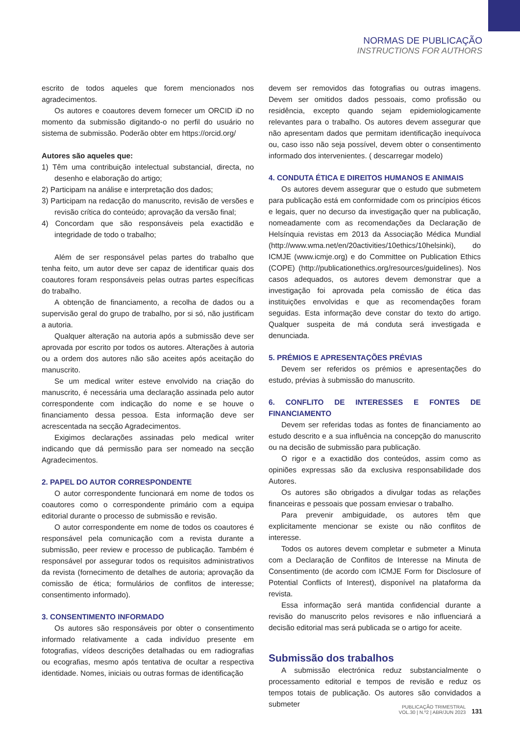NORMAS DE PUBLICAÇÃO
INSTRUCTIONS FOR AUTHORS
escrito de todos aqueles que forem mencionados nos agradecimentos.
Os autores e coautores devem fornecer um ORCID iD no momento da submissão digitando-o no perfil do usuário no sistema de submissão. Poderão obter em https://orcid.org/
Autores são aqueles que:
1) Têm uma contribuição intelectual substancial, directa, no desenho e elaboração do artigo;
2) Participam na análise e interpretação dos dados;
3) Participam na redacção do manuscrito, revisão de versões e revisão crítica do conteúdo; aprovação da versão final;
4) Concordam que são responsáveis pela exactidão e integridade de todo o trabalho;
Além de ser responsável pelas partes do trabalho que tenha feito, um autor deve ser capaz de identificar quais dos coautores foram responsáveis pelas outras partes específicas do trabalho.
A obtenção de financiamento, a recolha de dados ou a supervisão geral do grupo de trabalho, por si só, não justificam a autoria.
Qualquer alteração na autoria após a submissão deve ser aprovada por escrito por todos os autores. Alterações à autoria ou a ordem dos autores não são aceites após aceitação do manuscrito.
Se um medical writer esteve envolvido na criação do manuscrito, é necessária uma declaração assinada pelo autor correspondente com indicação do nome e se houve o financiamento dessa pessoa. Esta informação deve ser acrescentada na secção Agradecimentos.
Exigimos declarações assinadas pelo medical writer indicando que dá permissão para ser nomeado na secção Agradecimentos.
2. PAPEL DO AUTOR CORRESPONDENTE
O autor correspondente funcionará em nome de todos os coautores como o correspondente primário com a equipa editorial durante o processo de submissão e revisão.
O autor correspondente em nome de todos os coautores é responsável pela comunicação com a revista durante a submissão, peer review e processo de publicação. Também é responsável por assegurar todos os requisitos administrativos da revista (fornecimento de detalhes de autoria; aprovação da comissão de ética; formulários de conflitos de interesse; consentimento informado).
3. CONSENTIMENTO INFORMADO
Os autores são responsáveis por obter o consentimento informado relativamente a cada indivíduo presente em fotografias, vídeos descrições detalhadas ou em radiografias ou ecografias, mesmo após tentativa de ocultar a respectiva identidade. Nomes, iniciais ou outras formas de identificação
devem ser removidos das fotografias ou outras imagens. Devem ser omitidos dados pessoais, como profissão ou residência, excepto quando sejam epidemiologicamente relevantes para o trabalho. Os autores devem assegurar que não apresentam dados que permitam identificação inequívoca ou, caso isso não seja possível, devem obter o consentimento informado dos intervenientes. ( descarregar modelo)
4. CONDUTA ÉTICA E DIREITOS HUMANOS E ANIMAIS
Os autores devem assegurar que o estudo que submetem para publicação está em conformidade com os princípios éticos e legais, quer no decurso da investigação quer na publicação, nomeadamente com as recomendações da Declaração de Helsínquia revistas em 2013 da Associação Médica Mundial (http://www.wma.net/en/20activities/10ethics/10helsinki), do ICMJE (www.icmje.org) e do Committee on Publication Ethics (COPE) (http://publicationethics.org/resources/guidelines). Nos casos adequados, os autores devem demonstrar que a investigação foi aprovada pela comissão de ética das instituições envolvidas e que as recomendações foram seguidas. Esta informação deve constar do texto do artigo. Qualquer suspeita de má conduta será investigada e denunciada.
5. PRÉMIOS E APRESENTAÇÕES PRÉVIAS
Devem ser referidos os prémios e apresentações do estudo, prévias à submissão do manuscrito.
6. CONFLITO DE INTERESSES E FONTES DE FINANCIAMENTO
Devem ser referidas todas as fontes de financiamento ao estudo descrito e a sua influência na concepção do manuscrito ou na decisão de submissão para publicação.
O rigor e a exactidão dos conteúdos, assim como as opiniões expressas são da exclusiva responsabilidade dos Autores.
Os autores são obrigados a divulgar todas as relações financeiras e pessoais que possam enviesar o trabalho.
Para prevenir ambiguidade, os autores têm que explicitamente mencionar se existe ou não conflitos de interesse.
Todos os autores devem completar e submeter a Minuta com a Declaração de Conflitos de Interesse na Minuta de Consentimento (de acordo com ICMJE Form for Disclosure of Potential Conflicts of Interest), disponível na plataforma da revista.
Essa informação será mantida confidencial durante a revisão do manuscrito pelos revisores e não influenciará a decisão editorial mas será publicada se o artigo for aceite.
Submissão dos trabalhos
A submissão electrónica reduz substancialmente o processamento editorial e tempos de revisão e reduz os tempos totais de publicação. Os autores são convidados a submeter
PUBLICAÇÃO TRIMESTRAL
VOL.30 | N.º2 | ABR/JUN 2023
131